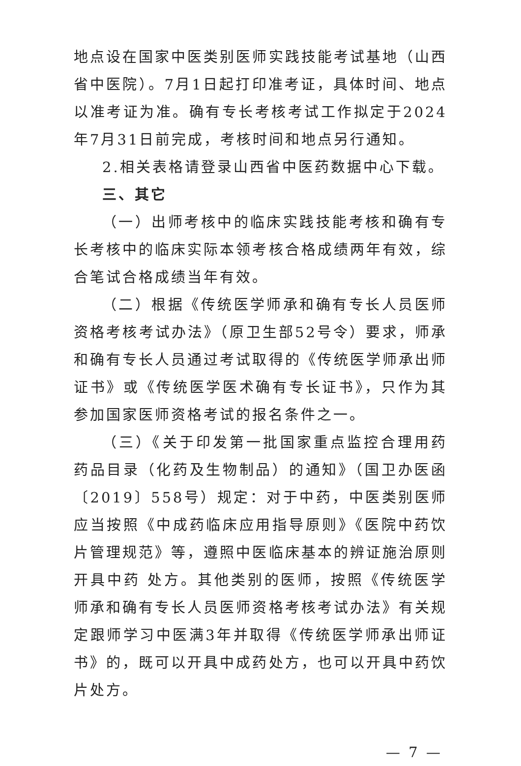地点设在国家中医类别医师实践技能考试基地（山西省中医院）。7月1日起打印准考证，具体时间、地点以准考证为准。确有专长考核考试工作拟定于2024年7月31日前完成，考核时间和地点另行通知。
2.相关表格请登录山西省中医药数据中心下载。
三、其它
（一）出师考核中的临床实践技能考核和确有专长考核中的临床实际本领考核合格成绩两年有效，综合笔试合格成绩当年有效。
（二）根据《传统医学师承和确有专长人员医师资格考核考试办法》（原卫生部52号令）要求，师承和确有专长人员通过考试取得的《传统医学师承出师证书》或《传统医学医术确有专长证书》，只作为其参加国家医师资格考试的报名条件之一。
（三）《关于印发第一批国家重点监控合理用药药品目录（化药及生物制品）的通知》（国卫办医函〔2019〕558号）规定：对于中药，中医类别医师应当按照《中成药临床应用指导原则》《医院中药饮片管理规范》等，遵照中医临床基本的辨证施治原则开具中药 处方。其他类别的医师，按照《传统医学师承和确有专长人员医师资格考核考试办法》有关规定跟师学习中医满3年并取得《传统医学师承出师证书》的，既可以开具中成药处方，也可以开具中药饮片处方。
— 7 —